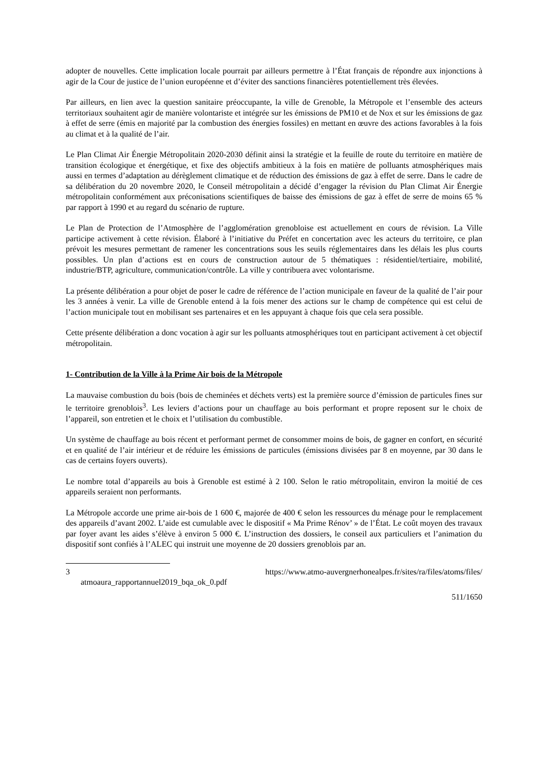adopter de nouvelles. Cette implication locale pourrait par ailleurs permettre à l’État français de répondre aux injonctions à agir de la Cour de justice de l’union européenne et d’éviter des sanctions financières potentiellement très élevées.
Par ailleurs, en lien avec la question sanitaire préoccupante, la ville de Grenoble, la Métropole et l’ensemble des acteurs territoriaux souhaitent agir de manière volontariste et intégrée sur les émissions de PM10 et de Nox et sur les émissions de gaz à effet de serre (émis en majorité par la combustion des énergies fossiles) en mettant en œuvre des actions favorables à la fois au climat et à la qualité de l’air.
Le Plan Climat Air Énergie Métropolitain 2020-2030 définit ainsi la stratégie et la feuille de route du territoire en matière de transition écologique et énergétique, et fixe des objectifs ambitieux à la fois en matière de polluants atmosphériques mais aussi en termes d’adaptation au dérèglement climatique et de réduction des émissions de gaz à effet de serre. Dans le cadre de sa délibération du 20 novembre 2020, le Conseil métropolitain a décidé d’engager la révision du Plan Climat Air Énergie métropolitain conformément aux préconisations scientifiques de baisse des émissions de gaz à effet de serre de moins 65 % par rapport à 1990 et au regard du scénario de rupture.
Le Plan de Protection de l’Atmosphère de l’agglomération grenobloise est actuellement en cours de révision. La Ville participe activement à cette révision. Élaboré à l’initiative du Préfet en concertation avec les acteurs du territoire, ce plan prévoit les mesures permettant de ramener les concentrations sous les seuils réglementaires dans les délais les plus courts possibles. Un plan d’actions est en cours de construction autour de 5 thématiques : résidentiel/tertiaire, mobilité, industrie/BTP, agriculture, communication/contrôle. La ville y contribuera avec volontarisme.
La présente délibération a pour objet de poser le cadre de référence de l’action municipale en faveur de la qualité de l’air pour les 3 années à venir. La ville de Grenoble entend à la fois mener des actions sur le champ de compétence qui est celui de l’action municipale tout en mobilisant ses partenaires et en les appuyant à chaque fois que cela sera possible.
Cette présente délibération a donc vocation à agir sur les polluants atmosphériques tout en participant activement à cet objectif métropolitain.
1- Contribution de la Ville à la Prime Air bois de la Métropole
La mauvaise combustion du bois (bois de cheminées et déchets verts) est la première source d’émission de particules fines sur le territoire grenoblois<sup>3</sup>. Les leviers d’actions pour un chauffage au bois performant et propre reposent sur le choix de l’appareil, son entretien et le choix et l’utilisation du combustible.
Un système de chauffage au bois récent et performant permet de consommer moins de bois, de gagner en confort, en sécurité et en qualité de l’air intérieur et de réduire les émissions de particules (émissions divisées par 8 en moyenne, par 30 dans le cas de certains foyers ouverts).
Le nombre total d’appareils au bois à Grenoble est estimé à 2 100. Selon le ratio métropolitain, environ la moitié de ces appareils seraient non performants.
La Métropole accorde une prime air-bois de 1 600 €, majorée de 400 € selon les ressources du ménage pour le remplacement des appareils d’avant 2002. L’aide est cumulable avec le dispositif « Ma Prime Rénov’ » de l’État. Le coût moyen des travaux par foyer avant les aides s’élève à environ 5 000 €. L’instruction des dossiers, le conseil aux particuliers et l’animation du dispositif sont confiés à l’ALEC qui instruit une moyenne de 20 dossiers grenoblois par an.
3 https://www.atmo-auvergnerhonealpes.fr/sites/ra/files/atoms/files/
atmoaura_rapportannuel2019_bqa_ok_0.pdf
511/1650